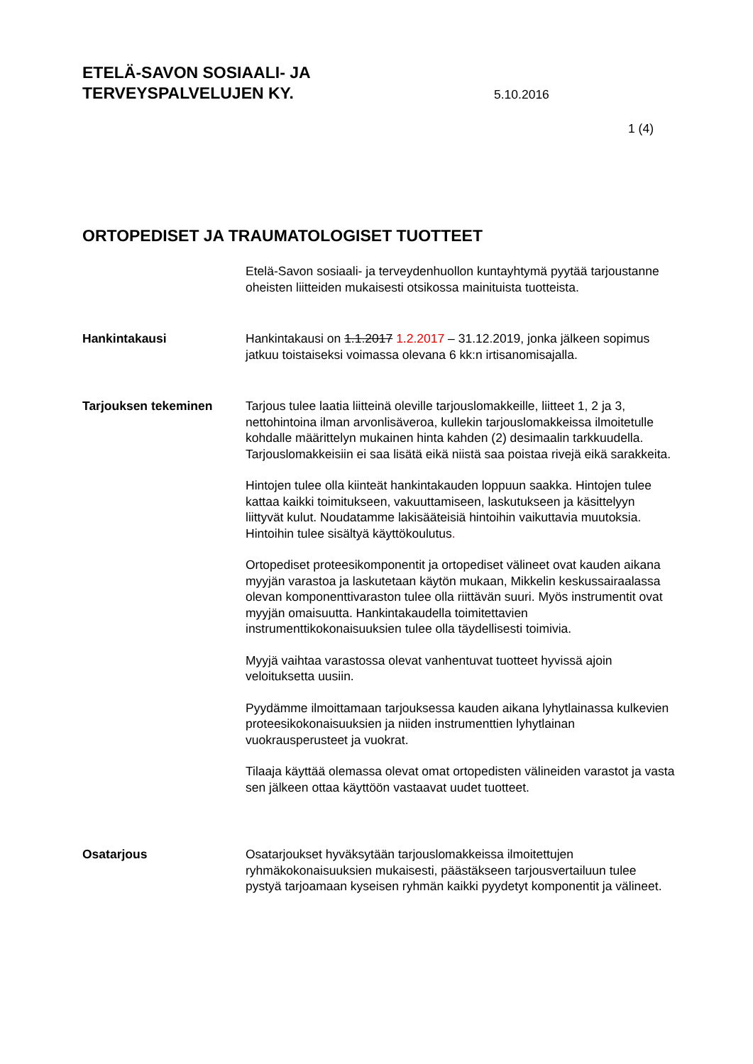ETELÄ-SAVON SOSIAALI- JA
TERVEYSPALVELUJEN KY.
5.10.2016
1 (4)
ORTOPEDISET JA TRAUMATOLOGISET TUOTTEET
Etelä-Savon sosiaali- ja terveydenhuollon kuntayhtymä pyytää tarjoustanne oheisten liitteiden mukaisesti otsikossa mainituista tuotteista.
Hankintakausi Hankintakausi on 1.1.2017 1.2.2017 – 31.12.2019, jonka jälkeen sopimus jatkuu toistaiseksi voimassa olevana 6 kk:n irtisanomisajalla.
Tarjouksen tekeminen Tarjous tulee laatia liitteinä oleville tarjouslomakkeille, liitteet 1, 2 ja 3, nettohintoina ilman arvonlisäveroa, kullekin tarjouslomakkeissa ilmoitetulle kohdalle määrittelyn mukainen hinta kahden (2) desimaalin tarkkuudella. Tarjouslomakkeisiin ei saa lisätä eikä niistä saa poistaa rivejä eikä sarakkeita.
Hintojen tulee olla kiinteät hankintakauden loppuun saakka. Hintojen tulee kattaa kaikki toimitukseen, vakuuttamiseen, laskutukseen ja käsittelyyn liittyvät kulut. Noudatamme lakisääteisiä hintoihin vaikuttavia muutoksia. Hintoihin tulee sisältyä käyttökoulutus.
Ortopediset proteesikomponentit ja ortopediset välineet ovat kauden aikana myyjän varastoa ja laskutetaan käytön mukaan, Mikkelin keskussairaalassa olevan komponenttivaraston tulee olla riittävän suuri. Myös instrumentit ovat myyjän omaisuutta. Hankintakaudella toimitettavien instrumenttikokonaisuuksien tulee olla täydellisesti toimivia.
Myyjä vaihtaa varastossa olevat vanhentuvat tuotteet hyvissä ajoin veloituksetta uusiin.
Pyydämme ilmoittamaan tarjouksessa kauden aikana lyhytlainassa kulkevien proteesikokonaisuuksien ja niiden instrumenttien lyhytlainan vuokrausperusteet ja vuokrat.
Tilaaja käyttää olemassa olevat omat ortopedisten välineiden varastot ja vasta sen jälkeen ottaa käyttöön vastaavat uudet tuotteet.
Osatarjous Osatarjoukset hyväksytään tarjouslomakkeissa ilmoitettujen ryhmäkokonaisuuksien mukaisesti, päästäkseen tarjousvertailuun tulee pystyä tarjoamaan kyseisen ryhmän kaikki pyydetyt komponentit ja välineet.